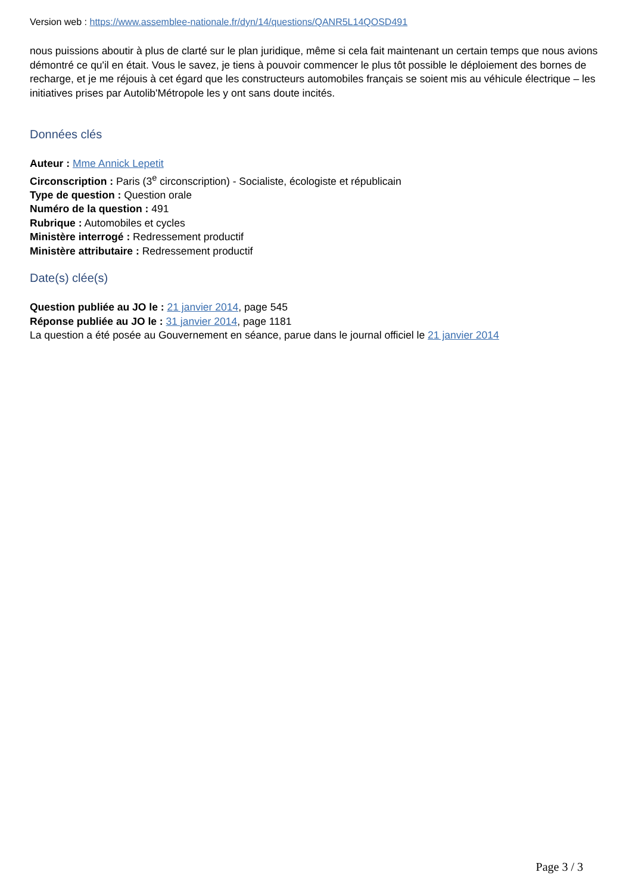Version web : https://www.assemblee-nationale.fr/dyn/14/questions/QANR5L14QOSD491
nous puissions aboutir à plus de clarté sur le plan juridique, même si cela fait maintenant un certain temps que nous avions démontré ce qu'il en était. Vous le savez, je tiens à pouvoir commencer le plus tôt possible le déploiement des bornes de recharge, et je me réjouis à cet égard que les constructeurs automobiles français se soient mis au véhicule électrique – les initiatives prises par Autolib'Métropole les y ont sans doute incités.
Données clés
Auteur : Mme Annick Lepetit
Circonscription : Paris (3<sup>e</sup> circonscription) - Socialiste, écologiste et républicain
Type de question : Question orale
Numéro de la question : 491
Rubrique : Automobiles et cycles
Ministère interrogé : Redressement productif
Ministère attributaire : Redressement productif
Date(s) clée(s)
Question publiée au JO le : 21 janvier 2014, page 545
Réponse publiée au JO le : 31 janvier 2014, page 1181
La question a été posée au Gouvernement en séance, parue dans le journal officiel le 21 janvier 2014
Page 3 / 3